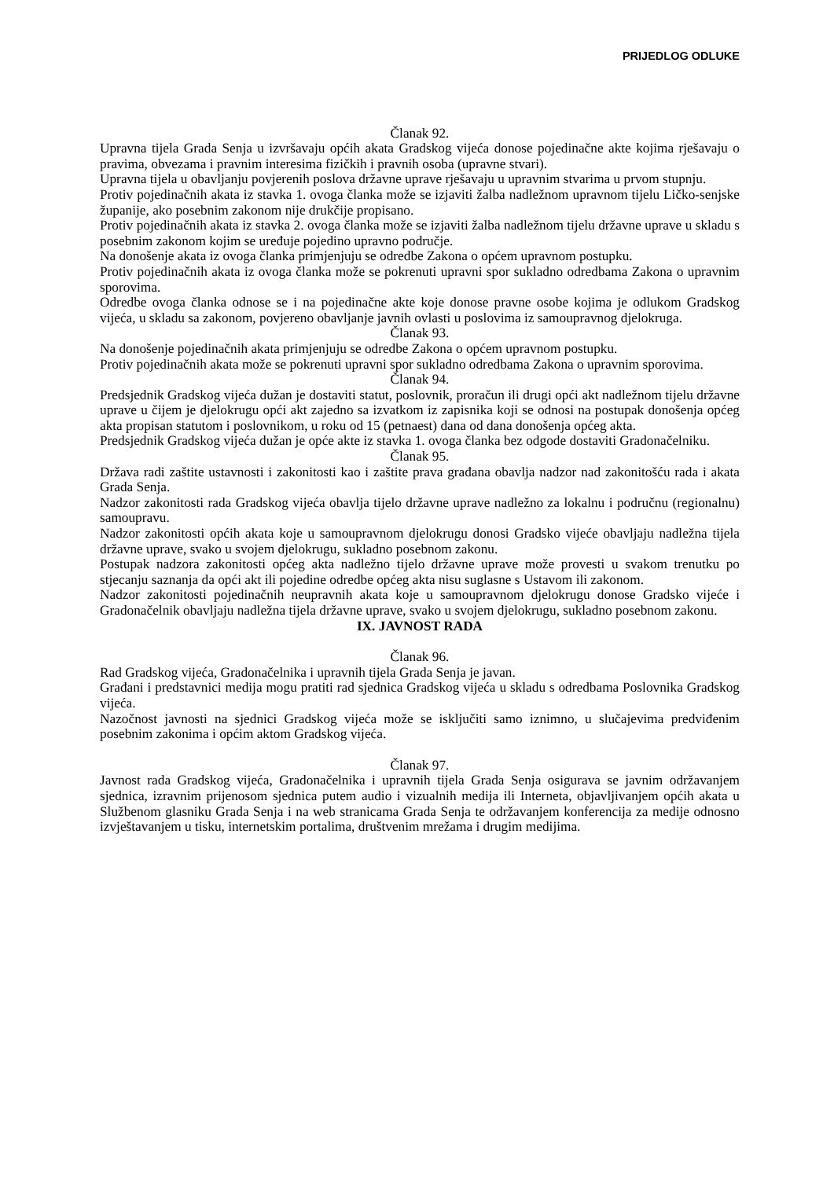PRIJEDLOG ODLUKE
Članak 92.
Upravna tijela Grada Senja u izvršavaju općih akata Gradskog vijeća donose pojedinačne akte kojima rješavaju o pravima, obvezama i pravnim interesima fizičkih i pravnih osoba (upravne stvari).
Upravna tijela u obavljanju povjerenih poslova državne uprave rješavaju u upravnim stvarima u prvom stupnju.
Protiv pojedinačnih akata iz stavka 1. ovoga članka može se izjaviti žalba nadležnom upravnom tijelu Ličko-senjske županije, ako posebnim zakonom nije drukčije propisano.
Protiv pojedinačnih akata iz stavka 2. ovoga članka može se izjaviti žalba nadležnom tijelu državne uprave u skladu s posebnim zakonom kojim se uređuje pojedino upravno područje.
Na donošenje akata iz ovoga članka primjenjuju se odredbe Zakona o općem upravnom postupku.
Protiv pojedinačnih akata iz ovoga članka može se pokrenuti upravni spor sukladno odredbama Zakona o upravnim sporovima.
Odredbe ovoga članka odnose se i na pojedinačne akte koje donose pravne osobe kojima je odlukom Gradskog vijeća, u skladu sa zakonom, povjereno obavljanje javnih ovlasti u poslovima iz samoupravnog djelokruga.
Članak 93.
Na donošenje pojedinačnih akata primjenjuju se odredbe Zakona o općem upravnom postupku.
Protiv pojedinačnih akata može se pokrenuti upravni spor sukladno odredbama Zakona o upravnim sporovima.
Članak 94.
Predsjednik Gradskog vijeća dužan je dostaviti statut, poslovnik, proračun ili drugi opći akt nadležnom tijelu državne uprave u čijem je djelokrugu opći akt zajedno sa izvatkom iz zapisnika koji se odnosi na postupak donošenja općeg akta propisan statutom i poslovnikom, u roku od 15 (petnaest) dana od dana donošenja općeg akta.
Predsjednik Gradskog vijeća dužan je opće akte iz stavka 1. ovoga članka bez odgode dostaviti Gradonačelniku.
Članak 95.
Država radi zaštite ustavnosti i zakonitosti kao i zaštite prava građana obavlja nadzor nad zakonitošću rada i akata Grada Senja.
Nadzor zakonitosti rada Gradskog vijeća obavlja tijelo državne uprave nadležno za lokalnu i područnu (regionalnu) samoupravu.
Nadzor zakonitosti općih akata koje u samoupravnom djelokrugu donosi Gradsko vijeće obavljaju nadležna tijela državne uprave, svako u svojem djelokrugu, sukladno posebnom zakonu.
Postupak nadzora zakonitosti općeg akta nadležno tijelo državne uprave može provesti u svakom trenutku po stjecanju saznanja da opći akt ili pojedine odredbe općeg akta nisu suglasne s Ustavom ili zakonom.
Nadzor zakonitosti pojedinačnih neupravnih akata koje u samoupravnom djelokrugu donose Gradsko vijeće i Gradonačelnik obavljaju nadležna tijela državne uprave, svako u svojem djelokrugu, sukladno posebnom zakonu.
IX. JAVNOST RADA
Članak 96.
Rad Gradskog vijeća, Gradonačelnika i upravnih tijela Grada Senja je javan.
Građani i predstavnici medija mogu pratiti rad sjednica Gradskog vijeća u skladu s odredbama Poslovnika Gradskog vijeća.
Nazočnost javnosti na sjednici Gradskog vijeća može se isključiti samo iznimno, u slučajevima predviđenim posebnim zakonima i općim aktom Gradskog vijeća.
Članak 97.
Javnost rada Gradskog vijeća, Gradonačelnika i upravnih tijela Grada Senja osigurava se javnim održavanjem sjednica, izravnim prijenosom sjednica putem audio i vizualnih medija ili Interneta, objavljivanjem općih akata u Službenom glasniku Grada Senja i na web stranicama Grada Senja te održavanjem konferencija za medije odnosno izvještavanjem u tisku, internetskim portalima, društvenim mrežama i drugim medijima.